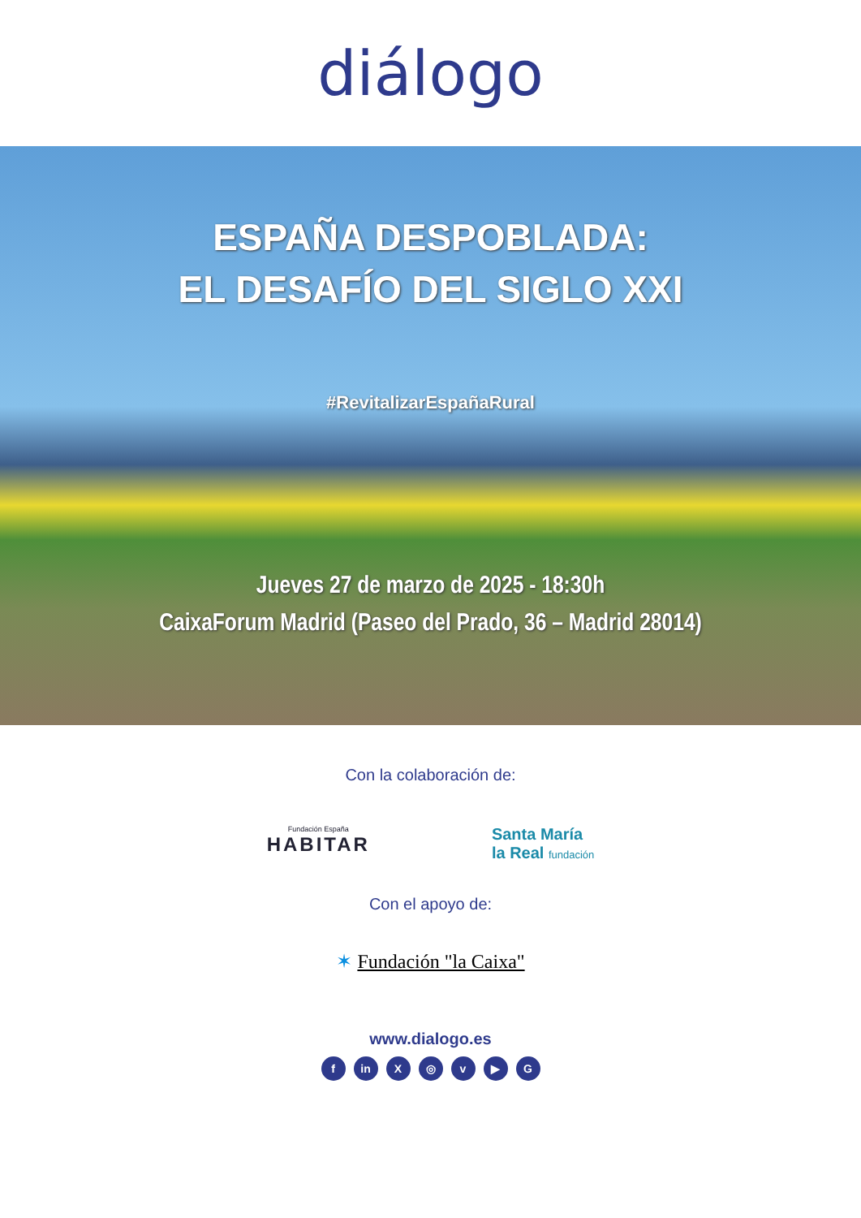diálogo
ESPAÑA DESPOBLADA:
EL DESAFÍO DEL SIGLO XXI
#RevitalizarEspañaRural
Jueves 27 de marzo de 2025 - 18:30h
CaixaForum Madrid (Paseo del Prado, 36 – Madrid 28014)
Con la colaboración de:
Fundación España
HABITAR
Santa María
la Real fundación
Con el apoyo de:
✶ Fundación "la Caixa"
www.dialogo.es
fin X ◎ v ▶ G